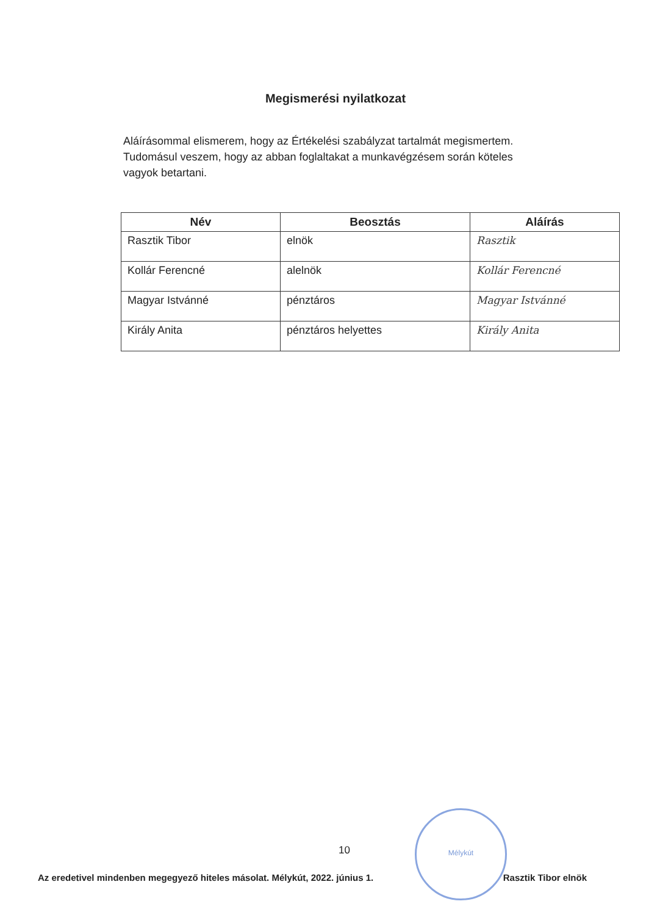Megismerési nyilatkozat
Aláírásommal elismerem, hogy az Értékelési szabályzat tartalmát megismertem.
Tudomásul veszem, hogy az abban foglaltakat a munkavégzésem során köteles vagyok betartani.
| Név | Beosztás | Aláírás |
| --- | --- | --- |
| Rasztik Tibor | elnök | Rasztik |
| Kollár Ferencné | alelnök | Kollár Ferencné |
| Magyar Istvánné | pénztáros | Magyar Istvánné |
| Király Anita | pénztáros helyettes | Király Anita |
Mélykút
10
Az eredetivel mindenben megegyező hiteles másolat. Mélykút, 2022. június 1. Rasztik Tibor elnök